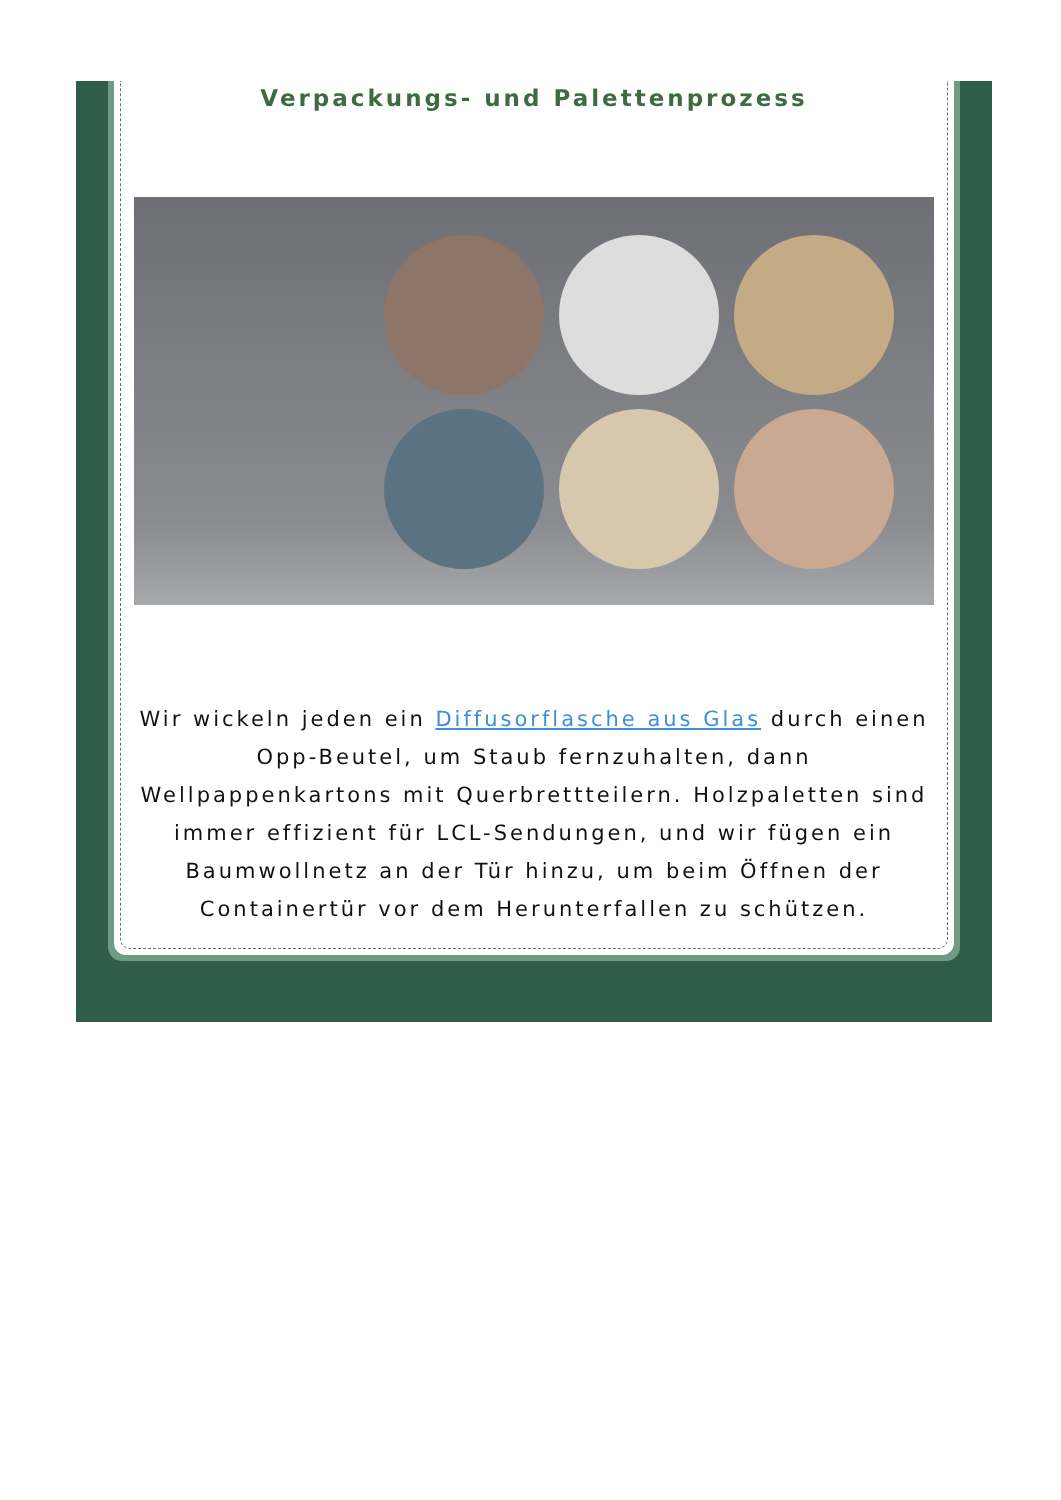Verpackungs- und Palettenprozess
Wir wickeln jeden ein Diffusorflasche aus Glas durch einen Opp-Beutel, um Staub fernzuhalten, dann Wellpappenkartons mit Querbrettteilern. Holzpaletten sind immer effizient für LCL-Sendungen, und wir fügen ein Baumwollnetz an der Tür hinzu, um beim Öffnen der Containertür vor dem Herunterfallen zu schützen.